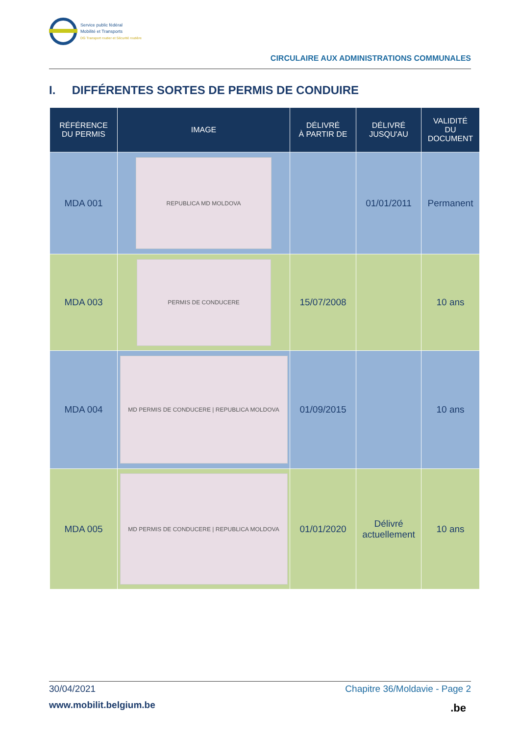Service public fédéral
Mobilité et Transports
DG Transport routier et Sécurité routière
CIRCULAIRE AUX ADMINISTRATIONS COMMUNALES
I. DIFFÉRENTES SORTES DE PERMIS DE CONDUIRE
| RÉFÉRENCE DU PERMIS | IMAGE | DÉLIVRÉ À PARTIR DE | DÉLIVRÉ JUSQU'AU | VALIDITÉ DU DOCUMENT |
| --- | --- | --- | --- | --- |
| MDA 001 | REPUBLICA MD MOLDOVA | | 01/01/2011 | Permanent |
| MDA 003 | PERMIS DE CONDUCERE | 15/07/2008 | | 10 ans |
| MDA 004 | MD PERMIS DE CONDUCERE / REPUBLICA MOLDOVA | 01/09/2015 | | 10 ans |
| MDA 005 | MD PERMIS DE CONDUCERE / REPUBLICA MOLDOVA | 01/01/2020 | Délivré actuellement | 10 ans |
30/04/2021 Chapitre 36/Moldavie - Page 2
www.mobilit.belgium.be .be